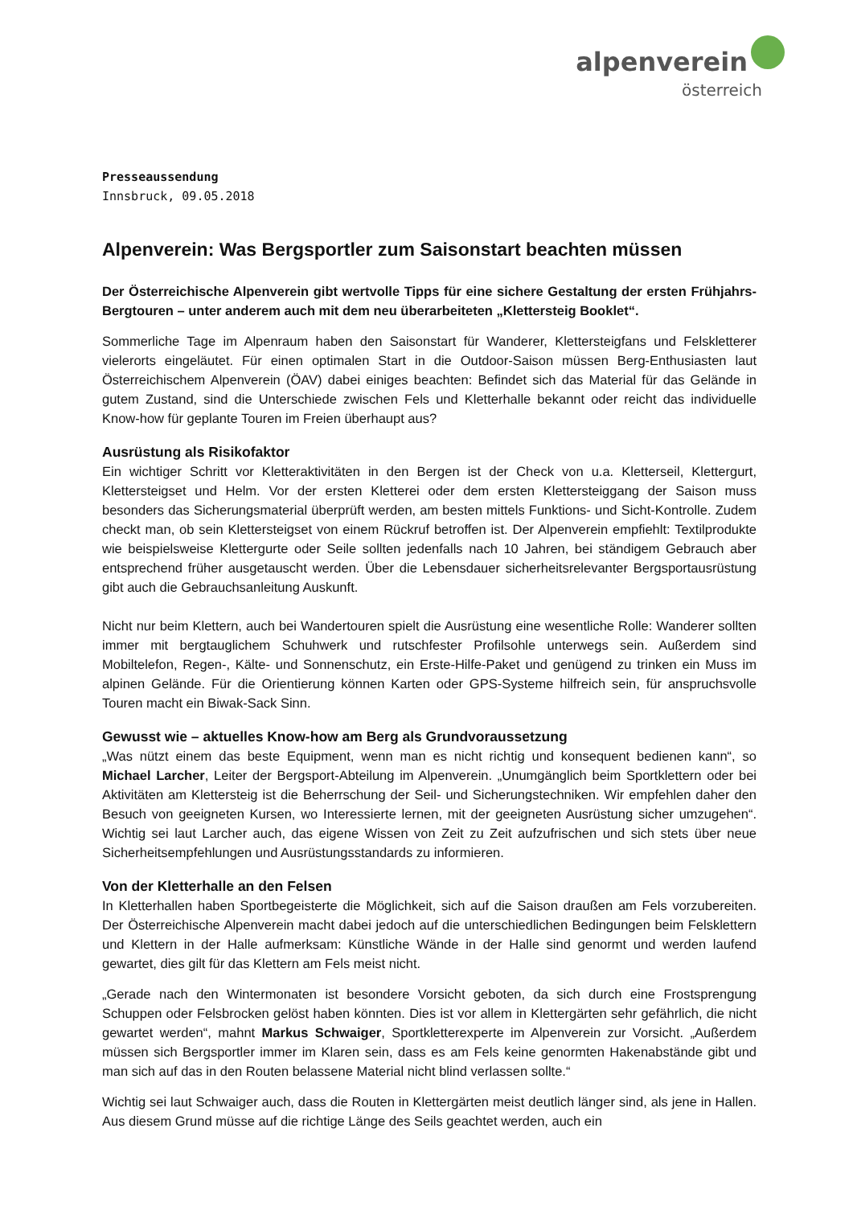alpenverein
österreich
Presseaussendung
Innsbruck, 09.05.2018
Alpenverein: Was Bergsportler zum Saisonstart beachten müssen
Der Österreichische Alpenverein gibt wertvolle Tipps für eine sichere Gestaltung der ersten Frühjahrs-Bergtouren – unter anderem auch mit dem neu überarbeiteten „Klettersteig Booklet“.
Sommerliche Tage im Alpenraum haben den Saisonstart für Wanderer, Klettersteigfans und Felskletterer vielerorts eingeläutet. Für einen optimalen Start in die Outdoor-Saison müssen Berg-Enthusiasten laut Österreichischem Alpenverein (ÖAV) dabei einiges beachten: Befindet sich das Material für das Gelände in gutem Zustand, sind die Unterschiede zwischen Fels und Kletterhalle bekannt oder reicht das individuelle Know-how für geplante Touren im Freien überhaupt aus?
Ausrüstung als Risikofaktor
Ein wichtiger Schritt vor Kletteraktivitäten in den Bergen ist der Check von u.a. Kletterseil, Klettergurt, Klettersteigset und Helm. Vor der ersten Kletterei oder dem ersten Klettersteiggang der Saison muss besonders das Sicherungsmaterial überprüft werden, am besten mittels Funktions- und Sicht-Kontrolle. Zudem checkt man, ob sein Klettersteigset von einem Rückruf betroffen ist. Der Alpenverein empfiehlt: Textilprodukte wie beispielsweise Klettergurte oder Seile sollten jedenfalls nach 10 Jahren, bei ständigem Gebrauch aber entsprechend früher ausgetauscht werden. Über die Lebensdauer sicherheitsrelevanter Bergsportausrüstung gibt auch die Gebrauchsanleitung Auskunft.
Nicht nur beim Klettern, auch bei Wandertouren spielt die Ausrüstung eine wesentliche Rolle: Wanderer sollten immer mit bergtauglichem Schuhwerk und rutschfester Profilsohle unterwegs sein. Außerdem sind Mobiltelefon, Regen-, Kälte- und Sonnenschutz, ein Erste-Hilfe-Paket und genügend zu trinken ein Muss im alpinen Gelände. Für die Orientierung können Karten oder GPS-Systeme hilfreich sein, für anspruchsvolle Touren macht ein Biwak-Sack Sinn.
Gewusst wie – aktuelles Know-how am Berg als Grundvoraussetzung
„Was nützt einem das beste Equipment, wenn man es nicht richtig und konsequent bedienen kann“, so Michael Larcher, Leiter der Bergsport-Abteilung im Alpenverein. „Unumgänglich beim Sportklettern oder bei Aktivitäten am Klettersteig ist die Beherrschung der Seil- und Sicherungstechniken. Wir empfehlen daher den Besuch von geeigneten Kursen, wo Interessierte lernen, mit der geeigneten Ausrüstung sicher umzugehen“. Wichtig sei laut Larcher auch, das eigene Wissen von Zeit zu Zeit aufzufrischen und sich stets über neue Sicherheitsempfehlungen und Ausrüstungsstandards zu informieren.
Von der Kletterhalle an den Felsen
In Kletterhallen haben Sportbegeisterte die Möglichkeit, sich auf die Saison draußen am Fels vorzubereiten. Der Österreichische Alpenverein macht dabei jedoch auf die unterschiedlichen Bedingungen beim Felsklettern und Klettern in der Halle aufmerksam: Künstliche Wände in der Halle sind genormt und werden laufend gewartet, dies gilt für das Klettern am Fels meist nicht.
„Gerade nach den Wintermonaten ist besondere Vorsicht geboten, da sich durch eine Frostsprengung Schuppen oder Felsbrocken gelöst haben könnten. Dies ist vor allem in Klettergärten sehr gefährlich, die nicht gewartet werden“, mahnt Markus Schwaiger, Sportkletterexperte im Alpenverein zur Vorsicht. „Außerdem müssen sich Bergsportler immer im Klaren sein, dass es am Fels keine genormten Hakenabstände gibt und man sich auf das in den Routen belassene Material nicht blind verlassen sollte.“
Wichtig sei laut Schwaiger auch, dass die Routen in Klettergärten meist deutlich länger sind, als jene in Hallen. Aus diesem Grund müsse auf die richtige Länge des Seils geachtet werden, auch ein